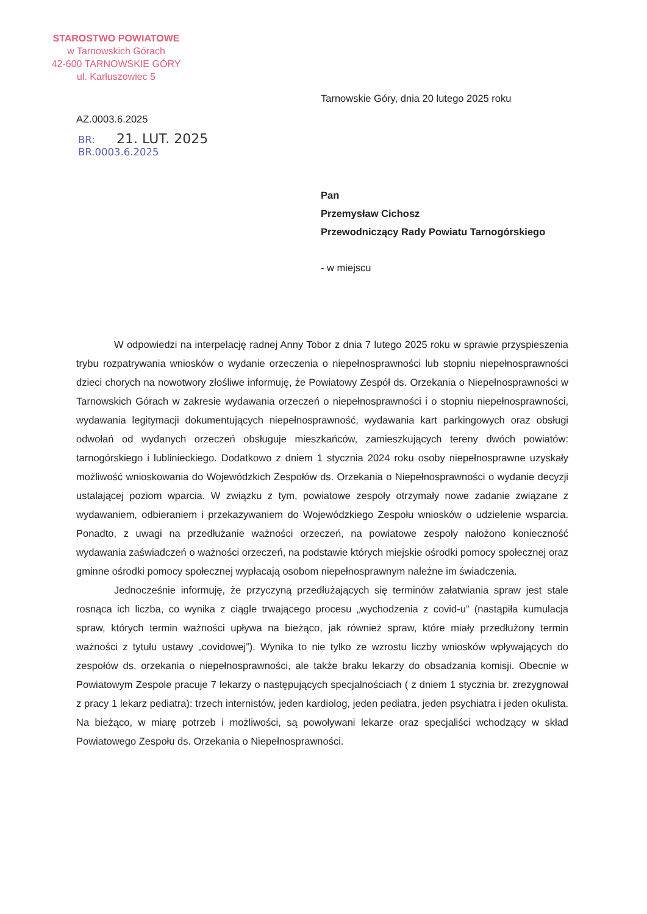STAROSTWO POWIATOWE
w Tarnowskich Górach
42-600 TARNOWSKIE GÓRY
ul. Karłuszowiec 5
Tarnowskie Góry, dnia 20 lutego 2025 roku
AZ.0003.6.2025
BR: 21. LUT. 2025
BR.0003.6.2025
Pan
Przemysław Cichosz
Przewodniczący Rady Powiatu Tarnogórskiego
- w miejscu
W odpowiedzi na interpelację radnej Anny Tobor z dnia 7 lutego 2025 roku w sprawie przyspieszenia trybu rozpatrywania wniosków o wydanie orzeczenia o niepełnosprawności lub stopniu niepełnosprawności dzieci chorych na nowotwory złośliwe informuję, że Powiatowy Zespół ds. Orzekania o Niepełnosprawności w Tarnowskich Górach w zakresie wydawania orzeczeń o niepełnosprawności i o stopniu niepełnosprawności, wydawania legitymacji dokumentujących niepełnosprawność, wydawania kart parkingowych oraz obsługi odwołań od wydanych orzeczeń obsługuje mieszkańców, zamieszkujących tereny dwóch powiatów: tarnogórskiego i lublinieckiego. Dodatkowo z dniem 1 stycznia 2024 roku osoby niepełnosprawne uzyskały możliwość wnioskowania do Wojewódzkich Zespołów ds. Orzekania o Niepełnosprawności o wydanie decyzji ustalającej poziom wparcia. W związku z tym, powiatowe zespoły otrzymały nowe zadanie związane z wydawaniem, odbieraniem i przekazywaniem do Wojewódzkiego Zespołu wniosków o udzielenie wsparcia. Ponadto, z uwagi na przedłużanie ważności orzeczeń, na powiatowe zespoły nałożono konieczność wydawania zaświadczeń o ważności orzeczeń, na podstawie których miejskie ośrodki pomocy społecznej oraz gminne ośrodki pomocy społecznej wypłacają osobom niepełnosprawnym należne im świadczenia.
Jednocześnie informuję, że przyczyną przedłużających się terminów załatwiania spraw jest stale rosnąca ich liczba, co wynika z ciągle trwającego procesu „wychodzenia z covid-u” (nastąpiła kumulacja spraw, których termin ważności upływa na bieżąco, jak również spraw, które miały przedłużony termin ważności z tytułu ustawy „covidowej”). Wynika to nie tylko ze wzrostu liczby wniosków wpływających do zespołów ds. orzekania o niepełnosprawności, ale także braku lekarzy do obsadzania komisji. Obecnie w Powiatowym Zespole pracuje 7 lekarzy o następujących specjalnościach ( z dniem 1 stycznia br. zrezygnował z pracy 1 lekarz pediatra): trzech internistów, jeden kardiolog, jeden pediatra, jeden psychiatra i jeden okulista. Na bieżąco, w miarę potrzeb i możliwości, są powoływani lekarze oraz specjaliści wchodzący w skład Powiatowego Zespołu ds. Orzekania o Niepełnosprawności.